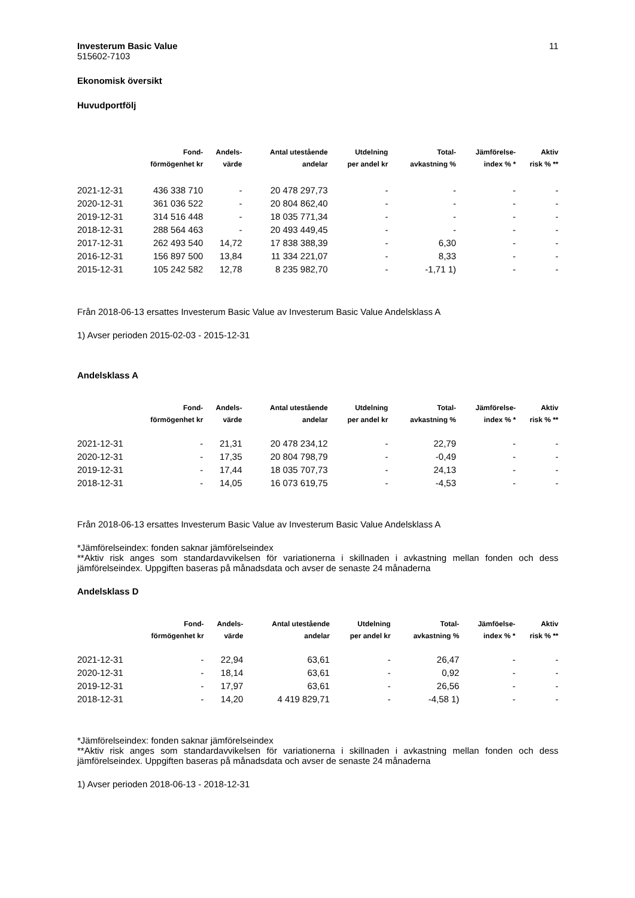Investerum Basic Value 11
515602-7103
Ekonomisk översikt
Huvudportfölj
| | Fond- | Andels- | Antal utestående | Utdelning | Total- | Jämförelse- | Aktiv |
| --- | --- | --- | --- | --- | --- | --- | --- |
| | förmögenhet kr | värde | andelar | per andel kr | avkastning % | index % * | risk % ** |
| 2021-12-31 | 436 338 710 | - | 20 478 297,73 | - | - | - | - |
| 2020-12-31 | 361 036 522 | - | 20 804 862,40 | - | - | - | - |
| 2019-12-31 | 314 516 448 | - | 18 035 771,34 | - | - | - | - |
| 2018-12-31 | 288 564 463 | - | 20 493 449,45 | - | - | - | - |
| 2017-12-31 | 262 493 540 | 14,72 | 17 838 388,39 | - | 6,30 | - | - |
| 2016-12-31 | 156 897 500 | 13,84 | 11 334 221,07 | - | 8,33 | - | - |
| 2015-12-31 | 105 242 582 | 12,78 | 8 235 982,70 | - | -1,71 1) | - | - |
Från 2018-06-13 ersattes Investerum Basic Value av Investerum Basic Value Andelsklass A
1) Avser perioden 2015-02-03 - 2015-12-31
Andelsklass A
| | Fond- | Andels- | Antal utestående | Utdelning | Total- | Jämförelse- | Aktiv |
| --- | --- | --- | --- | --- | --- | --- | --- |
| | förmögenhet kr | värde | andelar | per andel kr | avkastning % | index % * | risk % ** |
| 2021-12-31 | - | 21,31 | 20 478 234,12 | - | 22,79 | - | - |
| 2020-12-31 | - | 17,35 | 20 804 798,79 | - | -0,49 | - | - |
| 2019-12-31 | - | 17,44 | 18 035 707,73 | - | 24,13 | - | - |
| 2018-12-31 | - | 14,05 | 16 073 619,75 | - | -4,53 | - | - |
Från 2018-06-13 ersattes Investerum Basic Value av Investerum Basic Value Andelsklass A
*Jämförelseindex: fonden saknar jämförelseindex
**Aktiv risk anges som standardavvikelsen för variationerna i skillnaden i avkastning mellan fonden och dess jämförelseindex. Uppgiften baseras på månadsdata och avser de senaste 24 månaderna
Andelsklass D
| | Fond- | Andels- | Antal utestående | Utdelning | Total- | Jämföelse- | Aktiv |
| --- | --- | --- | --- | --- | --- | --- | --- |
| | förmögenhet kr | värde | andelar | per andel kr | avkastning % | index % * | risk % ** |
| 2021-12-31 | - | 22,94 | 63,61 | - | 26,47 | - | - |
| 2020-12-31 | - | 18,14 | 63,61 | - | 0,92 | - | - |
| 2019-12-31 | - | 17,97 | 63,61 | - | 26,56 | - | - |
| 2018-12-31 | - | 14,20 | 4 419 829,71 | - | -4,58 1) | - | - |
*Jämförelseindex: fonden saknar jämförelseindex
**Aktiv risk anges som standardavvikelsen för variationerna i skillnaden i avkastning mellan fonden och dess jämförelseindex. Uppgiften baseras på månadsdata och avser de senaste 24 månaderna
1) Avser perioden 2018-06-13 - 2018-12-31